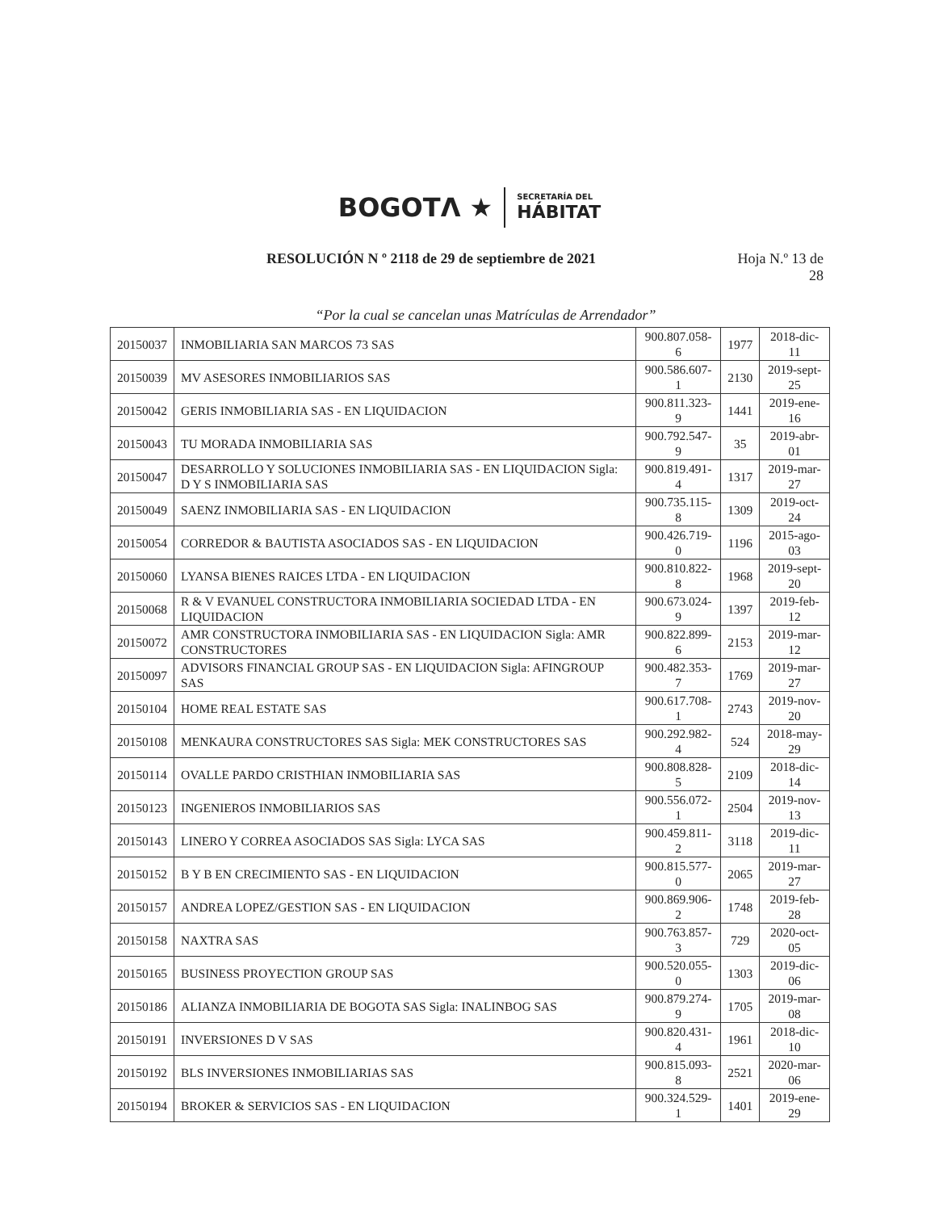BOGOTΛ ★
SECRETARÍA DEL
HÁBITAT
RESOLUCIÓN N º 2118 de 29 de septiembre de 2021 Hoja N.º 13 de
28
“Por la cual se cancelan unas Matrículas de Arrendador”
| 20150037 | INMOBILIARIA SAN MARCOS 73 SAS | 900.807.058-6 | 1977 | 2018-dic-11 |
| 20150039 | MV ASESORES INMOBILIARIOS SAS | 900.586.607-1 | 2130 | 2019-sept-25 |
| 20150042 | GERIS INMOBILIARIA SAS - EN LIQUIDACION | 900.811.323-9 | 1441 | 2019-ene-16 |
| 20150043 | TU MORADA INMOBILIARIA SAS | 900.792.547-9 | 35 | 2019-abr-01 |
| 20150047 | DESARROLLO Y SOLUCIONES INMOBILIARIA SAS - EN LIQUIDACION Sigla: D Y S INMOBILIARIA SAS | 900.819.491-4 | 1317 | 2019-mar-27 |
| 20150049 | SAENZ INMOBILIARIA SAS - EN LIQUIDACION | 900.735.115-8 | 1309 | 2019-oct-24 |
| 20150054 | CORREDOR & BAUTISTA ASOCIADOS SAS - EN LIQUIDACION | 900.426.719-0 | 1196 | 2015-ago-03 |
| 20150060 | LYANSA BIENES RAICES LTDA - EN LIQUIDACION | 900.810.822-8 | 1968 | 2019-sept-20 |
| 20150068 | R & V EVANUEL CONSTRUCTORA INMOBILIARIA SOCIEDAD LTDA - EN LIQUIDACION | 900.673.024-9 | 1397 | 2019-feb-12 |
| 20150072 | AMR CONSTRUCTORA INMOBILIARIA SAS - EN LIQUIDACION Sigla: AMR CONSTRUCTORES | 900.822.899-6 | 2153 | 2019-mar-12 |
| 20150097 | ADVISORS FINANCIAL GROUP SAS - EN LIQUIDACION Sigla: AFINGROUP SAS | 900.482.353-7 | 1769 | 2019-mar-27 |
| 20150104 | HOME REAL ESTATE SAS | 900.617.708-1 | 2743 | 2019-nov-20 |
| 20150108 | MENKAURA CONSTRUCTORES SAS Sigla: MEK CONSTRUCTORES SAS | 900.292.982-4 | 524 | 2018-may-29 |
| 20150114 | OVALLE PARDO CRISTHIAN INMOBILIARIA SAS | 900.808.828-5 | 2109 | 2018-dic-14 |
| 20150123 | INGENIEROS INMOBILIARIOS SAS | 900.556.072-1 | 2504 | 2019-nov-13 |
| 20150143 | LINERO Y CORREA ASOCIADOS SAS Sigla: LYCA SAS | 900.459.811-2 | 3118 | 2019-dic-11 |
| 20150152 | B Y B EN CRECIMIENTO SAS - EN LIQUIDACION | 900.815.577-0 | 2065 | 2019-mar-27 |
| 20150157 | ANDREA LOPEZ/GESTION SAS - EN LIQUIDACION | 900.869.906-2 | 1748 | 2019-feb-28 |
| 20150158 | NAXTRA SAS | 900.763.857-3 | 729 | 2020-oct-05 |
| 20150165 | BUSINESS PROYECTION GROUP SAS | 900.520.055-0 | 1303 | 2019-dic-06 |
| 20150186 | ALIANZA INMOBILIARIA DE BOGOTA SAS Sigla: INALINBOG SAS | 900.879.274-9 | 1705 | 2019-mar-08 |
| 20150191 | INVERSIONES D V SAS | 900.820.431-4 | 1961 | 2018-dic-10 |
| 20150192 | BLS INVERSIONES INMOBILIARIAS SAS | 900.815.093-8 | 2521 | 2020-mar-06 |
| 20150194 | BROKER & SERVICIOS SAS - EN LIQUIDACION | 900.324.529-1 | 1401 | 2019-ene-29 |